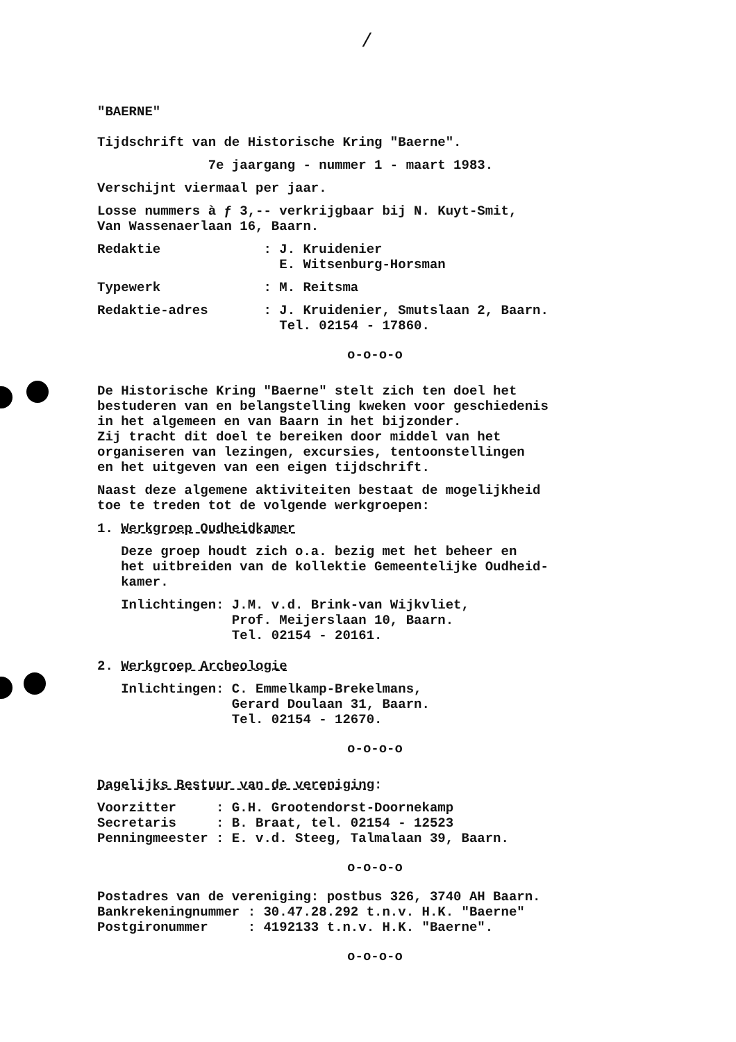/
"BAERNE"
Tijdschrift van de Historische Kring "Baerne".
7e jaargang - nummer 1 - maart 1983.
Verschijnt viermaal per jaar.
Losse nummers à ƒ 3,-- verkrijgbaar bij N. Kuyt-Smit, Van Wassenaerlaan 16, Baarn.
Redaktie : J. Kruidenier E. Witsenburg-Horsman
Typewerk : M. Reitsma
Redaktie-adres : J. Kruidenier, Smutslaan 2, Baarn. Tel. 02154 - 17860.
o-o-o-o
De Historische Kring "Baerne" stelt zich ten doel het bestuderen van en belangstelling kweken voor geschiedenis in het algemeen en van Baarn in het bijzonder. Zij tracht dit doel te bereiken door middel van het organiseren van lezingen, excursies, tentoonstellingen en het uitgeven van een eigen tijdschrift.
Naast deze algemene aktiviteiten bestaat de mogelijkheid toe te treden tot de volgende werkgroepen:
1. Werkgroep Oudheidkamer
Deze groep houdt zich o.a. bezig met het beheer en het uitbreiden van de kollektie Gemeentelijke Oudheid- kamer.
Inlichtingen: J.M. v.d. Brink-van Wijkvliet, Prof. Meijerslaan 10, Baarn. Tel. 02154 - 20161.
2. Werkgroep Archeologie
Inlichtingen: C. Emmelkamp-Brekelmans, Gerard Doulaan 31, Baarn. Tel. 02154 - 12670.
o-o-o-o
Dagelijks Bestuur van de vereniging:
Voorzitter : G.H. Grootendorst-Doornekamp Secretaris : B. Braat, tel. 02154 - 12523 Penningmeester : E. v.d. Steeg, Talmalaan 39, Baarn.
o-o-o-o
Postadres van de vereniging: postbus 326, 3740 AH Baarn. Bankrekeningnummer : 30.47.28.292 t.n.v. H.K. "Baerne" Postgironummer : 4192133 t.n.v. H.K. "Baerne".
o-o-o-o